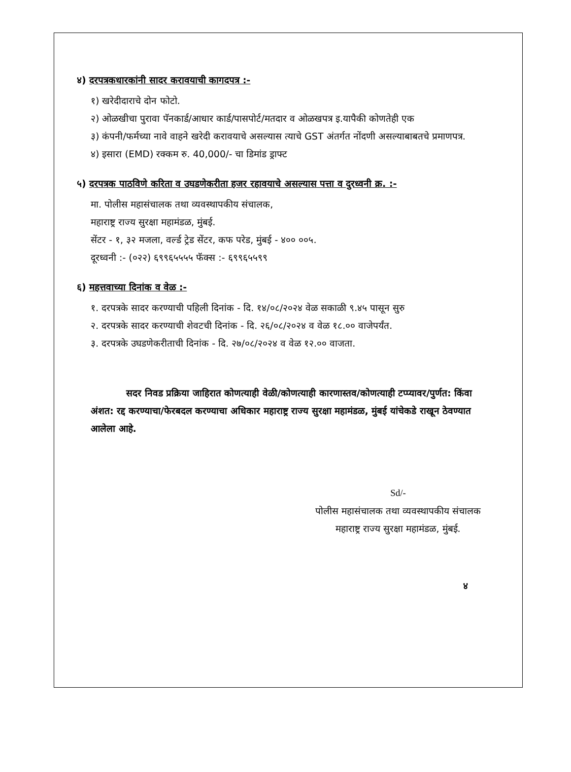४) दरपत्रकधारकांनी सादर करावयाची कागदपत्र :-
१) खरेदीदाराचे दोन फोटो.
२) ओळखीचा पुरावा पॅनकार्ड/आधार कार्ड/पासपोर्ट/मतदार व ओळखपत्र इ.यापैकी कोणतेही एक
३) कंपनी/फर्मच्या नावे वाहने खरेदी करावयाचे असल्यास त्याचे GST अंतर्गत नोंदणी असल्याबाबतचे प्रमाणपत्र.
४) इसारा (EMD) रक्कम रु. 40,000/- चा डिमांड ड्राफ्ट
५) दरपत्रक पाठविणे करिता व उघडणेकरीता हजर रहावयाचे असल्यास पत्ता व दुरध्वनी क्र. :-
मा. पोलीस महासंचालक तथा व्यवस्थापकीय संचालक,
महाराष्ट्र राज्य सुरक्षा महामंडळ, मुंबई.
सेंटर - १, ३२ मजला, वर्ल्ड ट्रेड सेंटर, कफ परेड, मुंबई - ४०० ००५.
दूरध्वनी :- (०२२) ६९९६५५५५ फॅक्स :- ६९९६५५९९
६) महत्तवाच्या दिनांक व वेळ :-
१. दरपत्रके सादर करण्याची पहिली दिनांक - दि. १४/०८/२०२४ वेळ सकाळी ९.४५ पासून सुरु
२. दरपत्रके सादर करण्याची शेवटची दिनांक - दि. २६/०८/२०२४ व वेळ १८.०० वाजेपर्यंत.
३. दरपत्रके उघडणेकरीताची दिनांक - दि. २७/०८/२०२४ व वेळ १२.०० वाजता.
सदर निवड प्रक्रिया जाहिरात कोणत्याही वेळी/कोणत्याही कारणास्तव/कोणत्याही टप्प्यावर/पुर्णत: किंवा अंशत: रद्द करण्याचा/फेरबदल करण्याचा अधिकार महाराष्ट्र राज्य सुरक्षा महामंडळ, मुंबई यांचेकडे राखून ठेवण्यात आलेला आहे.
Sd/-
पोलीस महासंचालक तथा व्यवस्थापकीय संचालक
महाराष्ट्र राज्य सुरक्षा महामंडळ, मुंबई.
४